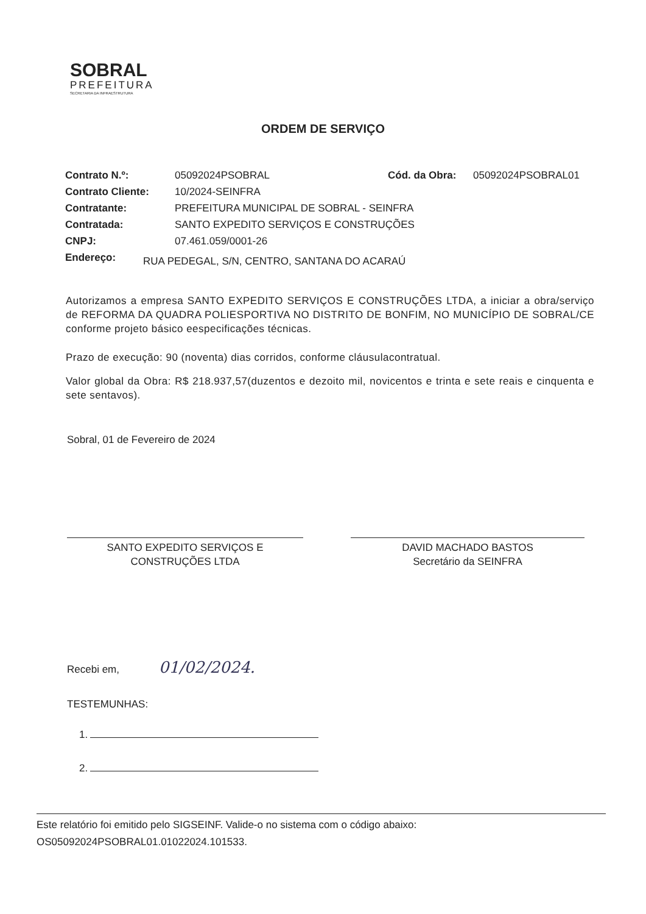SOBRAL
PREFEITURA
SECRETARIA DA INFRAESTRUTURA
ORDEM DE SERVIÇO
Contrato N.º: 05092024PSOBRAL Cód. da Obra: 05092024PSOBRAL01
Contrato Cliente: 10/2024-SEINFRA
Contratante: PREFEITURA MUNICIPAL DE SOBRAL - SEINFRA
Contratada: SANTO EXPEDITO SERVIÇOS E CONSTRUÇÕES
CNPJ: 07.461.059/0001-26
Endereço: RUA PEDEGAL, S/N, CENTRO, SANTANA DO ACARAÚ
Autorizamos a empresa SANTO EXPEDITO SERVIÇOS E CONSTRUÇÕES LTDA, a iniciar a obra/serviço de REFORMA DA QUADRA POLIESPORTIVA NO DISTRITO DE BONFIM, NO MUNICÍPIO DE SOBRAL/CE conforme projeto básico eespecificações técnicas.
Prazo de execução: 90 (noventa) dias corridos, conforme cláusulacontratual.
Valor global da Obra: R$ 218.937,57(duzentos e dezoito mil, novicentos e trinta e sete reais e cinquenta e sete sentavos).
Sobral, 01 de Fevereiro de 2024
SANTO EXPEDITO SERVIÇOS E
CONSTRUÇÕES LTDA
DAVID MACHADO BASTOS
Secretário da SEINFRA
Recebi em, 01/02/2024.
TESTEMUNHAS:
1.
2.
Este relatório foi emitido pelo SIGSEINF. Valide-o no sistema com o código abaixo:
OS05092024PSOBRAL01.01022024.101533.